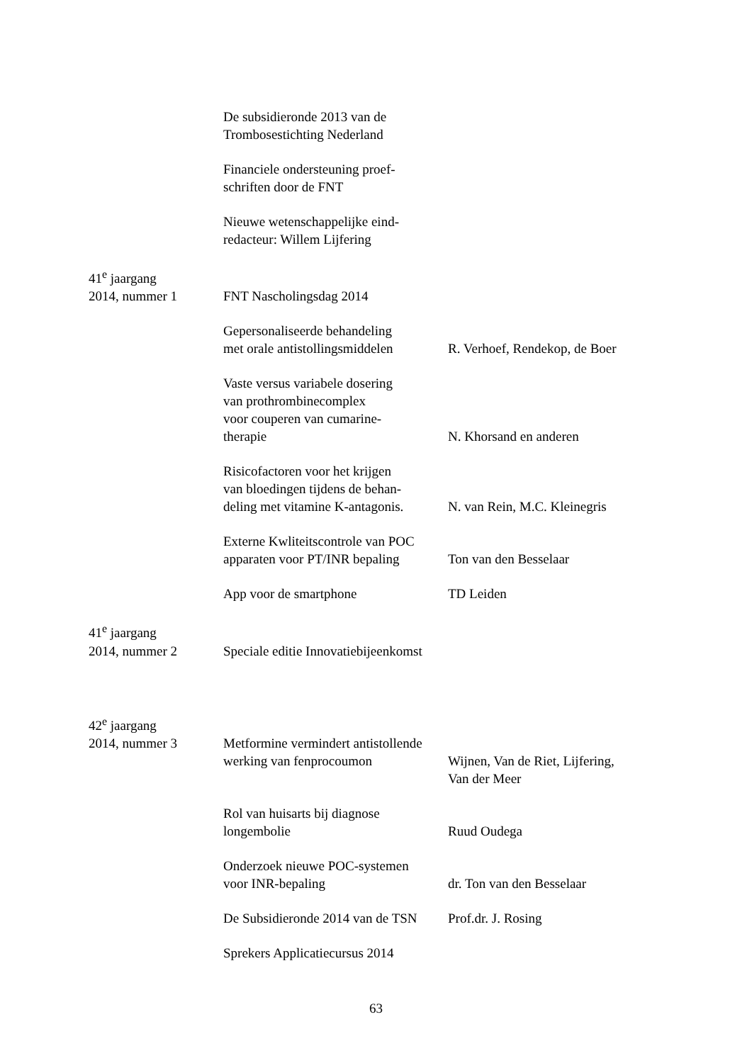| | De subsidieronde 2013 van de Trombosestichting Nederland | |
| | Financiele ondersteuning proef- schriften door de FNT | |
| | Nieuwe wetenschappelijke eind- redacteur: Willem Lijfering | |
| 41<sup>e</sup> jaargang 2014, nummer 1 | FNT Nascholingsdag 2014 | |
| | Gepersonaliseerde behandeling met orale antistollingsmiddelen | R. Verhoef, Rendekop, de Boer |
| | Vaste versus variabele dosering van prothrombinecomplex voor couperen van cumarine- therapie | N. Khorsand en anderen |
| | Risicofactoren voor het krijgen van bloedingen tijdens de behan- deling met vitamine K-antagonis. | N. van Rein, M.C. Kleinegris |
| | Externe Kwliteitscontrole van POC apparaten voor PT/INR bepaling | Ton van den Besselaar |
| | App voor de smartphone | TD Leiden |
| 41<sup>e</sup> jaargang 2014, nummer 2 | Speciale editie Innovatiebijeenkomst | |
| 42<sup>e</sup> jaargang 2014, nummer 3 | Metformine vermindert antistollende | |
| | werking van fenprocoumon | Wijnen, Van de Riet, Lijfering, Van der Meer |
| | Rol van huisarts bij diagnose longembolie | Ruud Oudega |
| | Onderzoek nieuwe POC-systemen voor INR-bepaling | dr. Ton van den Besselaar |
| | De Subsidieronde 2014 van de TSN | Prof.dr. J. Rosing |
| | Sprekers Applicatiecursus 2014 | |
63